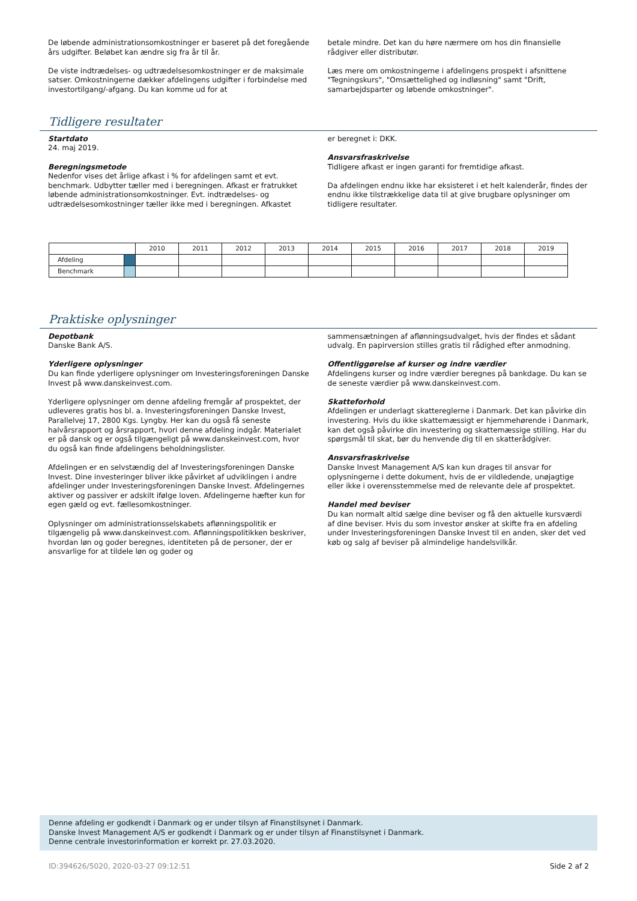De løbende administrationsomkostninger er baseret på det foregående års udgifter. Beløbet kan ændre sig fra år til år.
De viste indtrædelses- og udtrædelsesomkostninger er de maksimale satser. Omkostningerne dækker afdelingens udgifter i forbindelse med investortilgang/-afgang. Du kan komme ud for at
betale mindre. Det kan du høre nærmere om hos din finansielle rådgiver eller distributør.
Læs mere om omkostningerne i afdelingens prospekt i afsnittene "Tegningskurs", "Omsættelighed og indløsning" samt "Drift, samarbejdsparter og løbende omkostninger".
Tidligere resultater
Startdato
24. maj 2019.
Beregningsmetode
Nedenfor vises det årlige afkast i % for afdelingen samt et evt. benchmark. Udbytter tæller med i beregningen. Afkast er fratrukket løbende administrationsomkostninger. Evt. indtrædelses- og udtrædelsesomkostninger tæller ikke med i beregningen. Afkastet
er beregnet i: DKK.
Ansvarsfraskrivelse
Tidligere afkast er ingen garanti for fremtidige afkast.
Da afdelingen endnu ikke har eksisteret i et helt kalenderår, findes der endnu ikke tilstrækkelige data til at give brugbare oplysninger om tidligere resultater.
| | | 2010 | 2011 | 2012 | 2013 | 2014 | 2015 | 2016 | 2017 | 2018 | 2019 |
| Afdeling | | | | | | | | | | | |
| Benchmark | | | | | | | | | | | |
Praktiske oplysninger
Depotbank
Danske Bank A/S.
Yderligere oplysninger
Du kan finde yderligere oplysninger om Investeringsforeningen Danske Invest på www.danskeinvest.com.
Yderligere oplysninger om denne afdeling fremgår af prospektet, der udleveres gratis hos bl. a. Investeringsforeningen Danske Invest, Parallelvej 17, 2800 Kgs. Lyngby. Her kan du også få seneste halvårsrapport og årsrapport, hvori denne afdeling indgår. Materialet er på dansk og er også tilgængeligt på www.danskeinvest.com, hvor du også kan finde afdelingens beholdningslister.
Afdelingen er en selvstændig del af Investeringsforeningen Danske Invest. Dine investeringer bliver ikke påvirket af udviklingen i andre afdelinger under Investeringsforeningen Danske Invest. Afdelingernes aktiver og passiver er adskilt ifølge loven. Afdelingerne hæfter kun for egen gæld og evt. fællesomkostninger.
Oplysninger om administrationsselskabets aflønningspolitik er tilgængelig på www.danskeinvest.com. Aflønningspolitikken beskriver, hvordan løn og goder beregnes, identiteten på de personer, der er ansvarlige for at tildele løn og goder og
sammensætningen af aflønningsudvalget, hvis der findes et sådant udvalg. En papirversion stilles gratis til rådighed efter anmodning.
Offentliggørelse af kurser og indre værdier
Afdelingens kurser og indre værdier beregnes på bankdage. Du kan se de seneste værdier på www.danskeinvest.com.
Skatteforhold
Afdelingen er underlagt skattereglerne i Danmark. Det kan påvirke din investering. Hvis du ikke skattemæssigt er hjemmehørende i Danmark, kan det også påvirke din investering og skattemæssige stilling. Har du spørgsmål til skat, bør du henvende dig til en skatterådgiver.
Ansvarsfraskrivelse
Danske Invest Management A/S kan kun drages til ansvar for oplysningerne i dette dokument, hvis de er vildledende, unøjagtige eller ikke i overensstemmelse med de relevante dele af prospektet.
Handel med beviser
Du kan normalt altid sælge dine beviser og få den aktuelle kursværdi af dine beviser. Hvis du som investor ønsker at skifte fra en afdeling under Investeringsforeningen Danske Invest til en anden, sker det ved køb og salg af beviser på almindelige handelsvilkår.
Denne afdeling er godkendt i Danmark og er under tilsyn af Finanstilsynet i Danmark.
Danske Invest Management A/S er godkendt i Danmark og er under tilsyn af Finanstilsynet i Danmark.
Denne centrale investorinformation er korrekt pr. 27.03.2020.
ID:394626/5020, 2020-03-27 09:12:51 Side 2 af 2